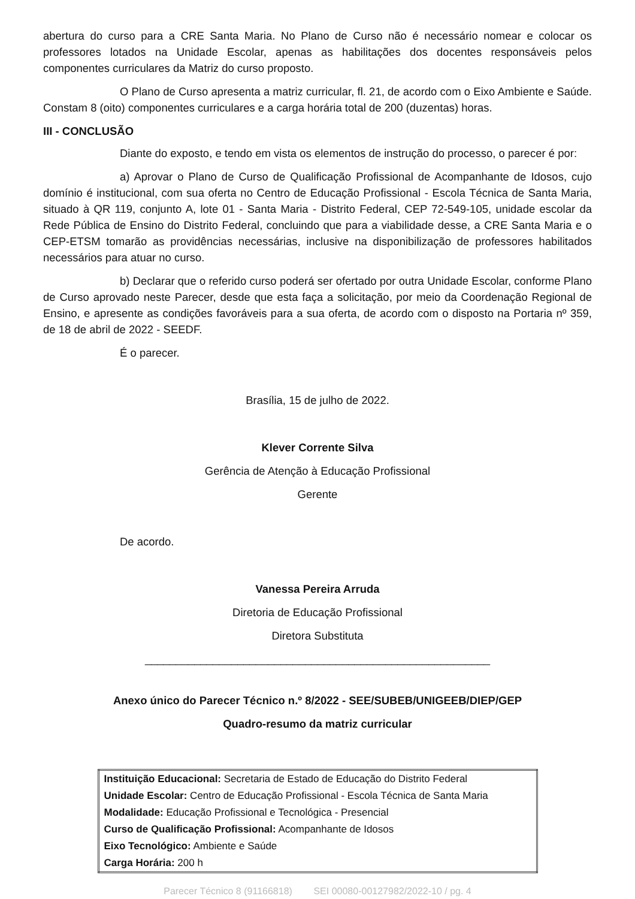abertura do curso para a CRE Santa Maria. No Plano de Curso não é necessário nomear e colocar os professores lotados na Unidade Escolar, apenas as habilitações dos docentes responsáveis pelos componentes curriculares da Matriz do curso proposto.
O Plano de Curso apresenta a matriz curricular, fl. 21, de acordo com o Eixo Ambiente e Saúde. Constam 8 (oito) componentes curriculares e a carga horária total de 200 (duzentas) horas.
III - CONCLUSÃO
Diante do exposto, e tendo em vista os elementos de instrução do processo, o parecer é por:
a) Aprovar o Plano de Curso de Qualificação Profissional de Acompanhante de Idosos, cujo domínio é institucional, com sua oferta no Centro de Educação Profissional - Escola Técnica de Santa Maria, situado à QR 119, conjunto A, lote 01 - Santa Maria - Distrito Federal, CEP 72-549-105, unidade escolar da Rede Pública de Ensino do Distrito Federal, concluindo que para a viabilidade desse, a CRE Santa Maria e o CEP-ETSM tomarão as providências necessárias, inclusive na disponibilização de professores habilitados necessários para atuar no curso.
b) Declarar que o referido curso poderá ser ofertado por outra Unidade Escolar, conforme Plano de Curso aprovado neste Parecer, desde que esta faça a solicitação, por meio da Coordenação Regional de Ensino, e apresente as condições favoráveis para a sua oferta, de acordo com o disposto na Portaria nº 359, de 18 de abril de 2022 - SEEDF.
É o parecer.
Brasília, 15 de julho de 2022.
Klever Corrente Silva
Gerência de Atenção à Educação Profissional
Gerente
De acordo.
Vanessa Pereira Arruda
Diretoria de Educação Profissional
Diretora Substituta
________________________________________________________
Anexo único do Parecer Técnico n.º 8/2022 - SEE/SUBEB/UNIGEEB/DIEP/GEP
Quadro-resumo da matriz curricular
| Instituição Educacional: Secretaria de Estado de Educação do Distrito Federal |
| Unidade Escolar: Centro de Educação Profissional - Escola Técnica de Santa Maria |
| Modalidade: Educação Profissional e Tecnológica - Presencial |
| Curso de Qualificação Profissional: Acompanhante de Idosos |
| Eixo Tecnológico: Ambiente e Saúde |
| Carga Horária: 200 h |
Parecer Técnico 8 (91166818) SEI 00080-00127982/2022-10 / pg. 4